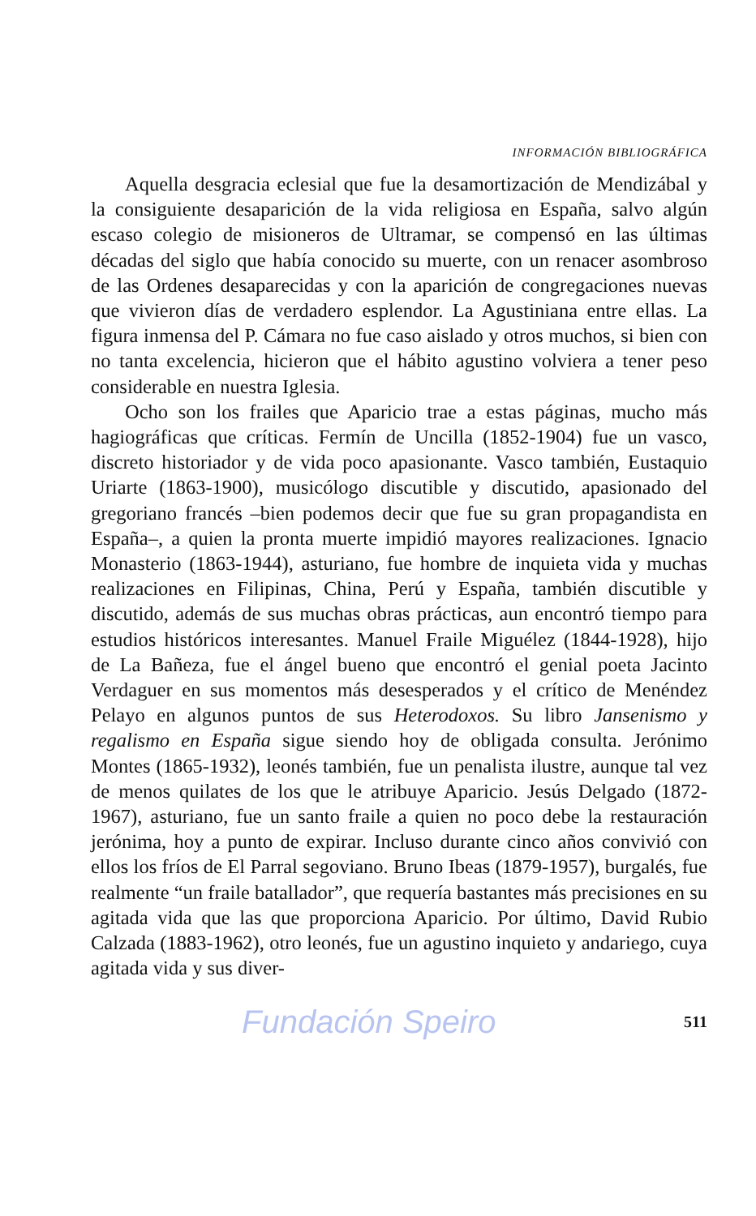INFORMACIÓN BIBLIOGRÁFICA
Aquella desgracia eclesial que fue la desamortización de Mendizábal y la consiguiente desaparición de la vida religiosa en España, salvo algún escaso colegio de misioneros de Ultramar, se compensó en las últimas décadas del siglo que había conocido su muerte, con un renacer asombroso de las Ordenes desaparecidas y con la aparición de congregaciones nuevas que vivieron días de verdadero esplendor. La Agustiniana entre ellas. La figura inmensa del P. Cámara no fue caso aislado y otros muchos, si bien con no tanta excelencia, hicieron que el hábito agustino volviera a tener peso considerable en nuestra Iglesia.
Ocho son los frailes que Aparicio trae a estas páginas, mucho más hagiográficas que críticas. Fermín de Uncilla (1852-1904) fue un vasco, discreto historiador y de vida poco apasionante. Vasco también, Eustaquio Uriarte (1863-1900), musicólogo discutible y discutido, apasionado del gregoriano francés –bien podemos decir que fue su gran propagandista en España–, a quien la pronta muerte impidió mayores realizaciones. Ignacio Monasterio (1863-1944), asturiano, fue hombre de inquieta vida y muchas realizaciones en Filipinas, China, Perú y España, también discutible y discutido, además de sus muchas obras prácticas, aun encontró tiempo para estudios históricos interesantes. Manuel Fraile Miguélez (1844-1928), hijo de La Bañeza, fue el ángel bueno que encontró el genial poeta Jacinto Verdaguer en sus momentos más desesperados y el crítico de Menéndez Pelayo en algunos puntos de sus Heterodoxos. Su libro Jansenismo y regalismo en España sigue siendo hoy de obligada consulta. Jerónimo Montes (1865-1932), leonés también, fue un penalista ilustre, aunque tal vez de menos quilates de los que le atribuye Aparicio. Jesús Delgado (1872-1967), asturiano, fue un santo fraile a quien no poco debe la restauración jerónima, hoy a punto de expirar. Incluso durante cinco años convivió con ellos los fríos de El Parral segoviano. Bruno Ibeas (1879-1957), burgalés, fue realmente “un fraile batallador”, que requería bastantes más precisiones en su agitada vida que las que proporciona Aparicio. Por último, David Rubio Calzada (1883-1962), otro leonés, fue un agustino inquieto y andariego, cuya agitada vida y sus diver-
Fundación Speiro 511